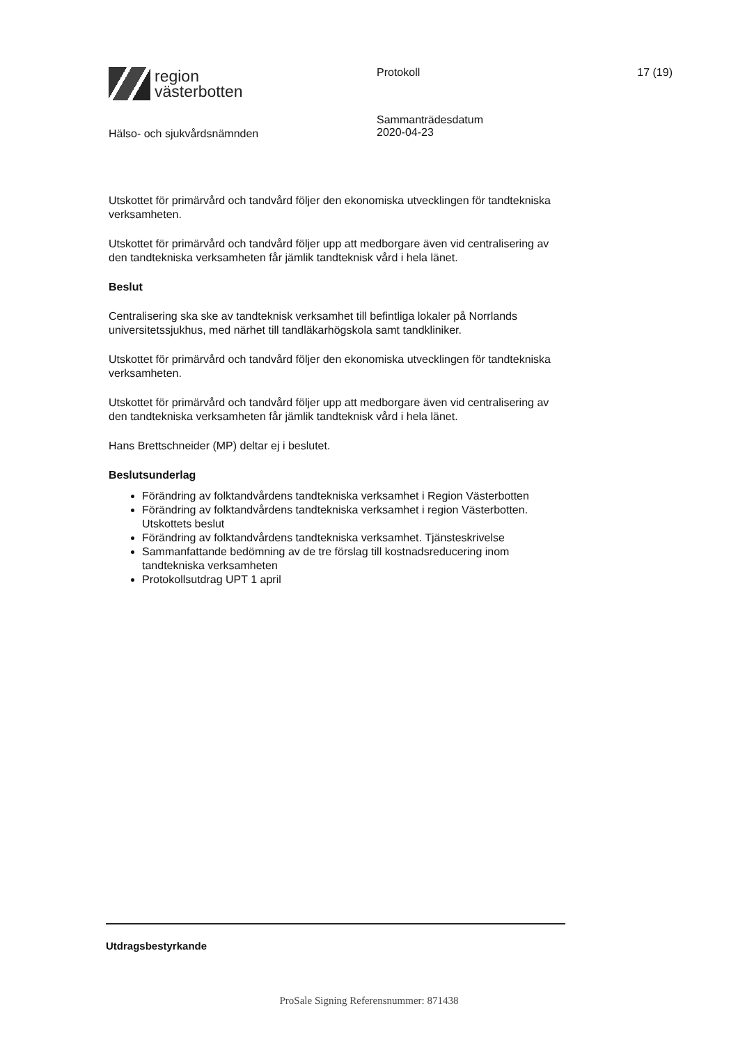region
västerbotten
Hälso- och sjukvårdsnämnden
Protokoll
Sammanträdesdatum
2020-04-23
17 (19)
Utskottet för primärvård och tandvård följer den ekonomiska utvecklingen för tandtekniska verksamheten.
Utskottet för primärvård och tandvård följer upp att medborgare även vid centralisering av den tandtekniska verksamheten får jämlik tandteknisk vård i hela länet.
Beslut
Centralisering ska ske av tandteknisk verksamhet till befintliga lokaler på Norrlands universitetssjukhus, med närhet till tandläkarhögskola samt tandkliniker.
Utskottet för primärvård och tandvård följer den ekonomiska utvecklingen för tandtekniska verksamheten.
Utskottet för primärvård och tandvård följer upp att medborgare även vid centralisering av den tandtekniska verksamheten får jämlik tandteknisk vård i hela länet.
Hans Brettschneider (MP) deltar ej i beslutet.
Beslutsunderlag
Förändring av folktandvårdens tandtekniska verksamhet i Region Västerbotten
Förändring av folktandvårdens tandtekniska verksamhet i region Västerbotten. Utskottets beslut
Förändring av folktandvårdens tandtekniska verksamhet. Tjänsteskrivelse
Sammanfattande bedömning av de tre förslag till kostnadsreducering inom tandtekniska verksamheten
Protokollsutdrag UPT 1 april
Utdragsbestyrkande
ProSale Signing Referensnummer: 871438